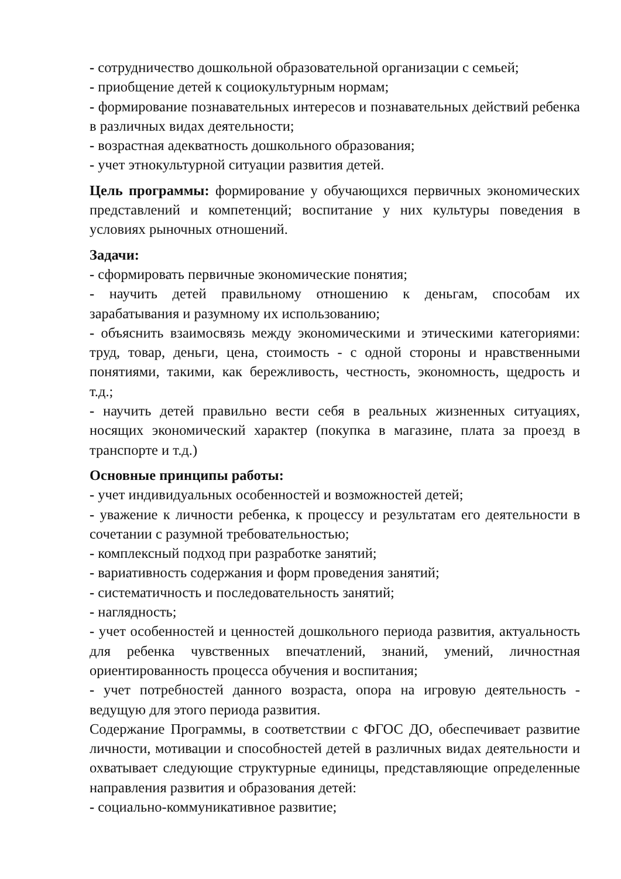- сотрудничество дошкольной образовательной организации с семьей;
- приобщение детей к социокультурным нормам;
- формирование познавательных интересов и познавательных действий ребенка в различных видах деятельности;
- возрастная адекватность дошкольного образования;
- учет этнокультурной ситуации развития детей.
Цель программы: формирование у обучающихся первичных экономических представлений и компетенций; воспитание у них культуры поведения в условиях рыночных отношений.
Задачи:
- сформировать первичные экономические понятия;
- научить детей правильному отношению к деньгам, способам их зарабатывания и разумному их использованию;
- объяснить взаимосвязь между экономическими и этическими категориями: труд, товар, деньги, цена, стоимость - с одной стороны и нравственными понятиями, такими, как бережливость, честность, экономность, щедрость и т.д.;
- научить детей правильно вести себя в реальных жизненных ситуациях, носящих экономический характер (покупка в магазине, плата за проезд в транспорте и т.д.)
Основные принципы работы:
- учет индивидуальных особенностей и возможностей детей;
- уважение к личности ребенка, к процессу и результатам его деятельности в сочетании с разумной требовательностью;
- комплексный подход при разработке занятий;
- вариативность содержания и форм проведения занятий;
- систематичность и последовательность занятий;
- наглядность;
- учет особенностей и ценностей дошкольного периода развития, актуальность для ребенка чувственных впечатлений, знаний, умений, личностная ориентированность процесса обучения и воспитания;
- учет потребностей данного возраста, опора на игровую деятельность - ведущую для этого периода развития.
Содержание Программы, в соответствии с ФГОС ДО, обеспечивает развитие личности, мотивации и способностей детей в различных видах деятельности и охватывает следующие структурные единицы, представляющие определенные направления развития и образования детей:
- социально-коммуникативное развитие;